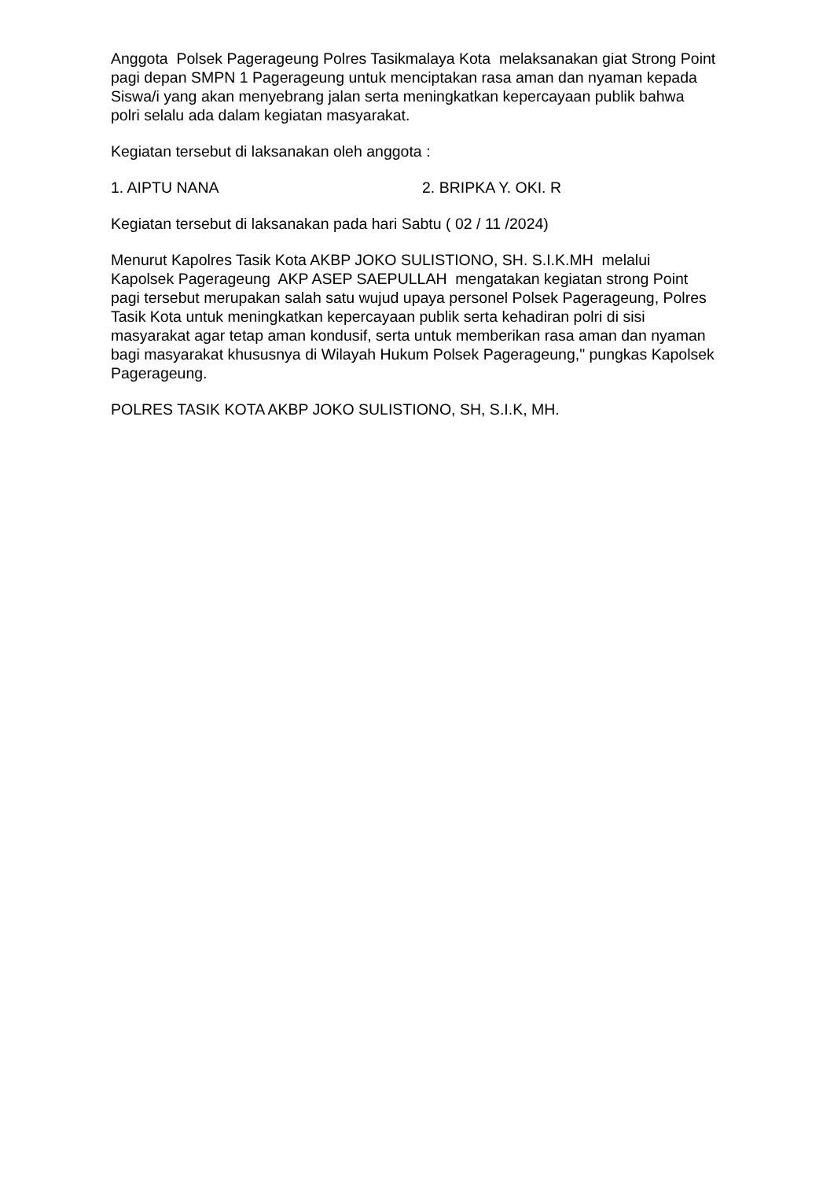Anggota Polsek Pagerageung Polres Tasikmalaya Kota melaksanakan giat Strong Point pagi depan SMPN 1 Pagerageung untuk menciptakan rasa aman dan nyaman kepada Siswa/i yang akan menyebrang jalan serta meningkatkan kepercayaan publik bahwa polri selalu ada dalam kegiatan masyarakat.
Kegiatan tersebut di laksanakan oleh anggota :
1. AIPTU NANA 2. BRIPKA Y. OKI. R
Kegiatan tersebut di laksanakan pada hari Sabtu ( 02 / 11 /2024)
Menurut Kapolres Tasik Kota AKBP JOKO SULISTIONO, SH. S.I.K.MH melalui Kapolsek Pagerageung AKP ASEP SAEPULLAH mengatakan kegiatan strong Point pagi tersebut merupakan salah satu wujud upaya personel Polsek Pagerageung, Polres Tasik Kota untuk meningkatkan kepercayaan publik serta kehadiran polri di sisi masyarakat agar tetap aman kondusif, serta untuk memberikan rasa aman dan nyaman bagi masyarakat khususnya di Wilayah Hukum Polsek Pagerageung," pungkas Kapolsek Pagerageung.
POLRES TASIK KOTA AKBP JOKO SULISTIONO, SH, S.I.K, MH.